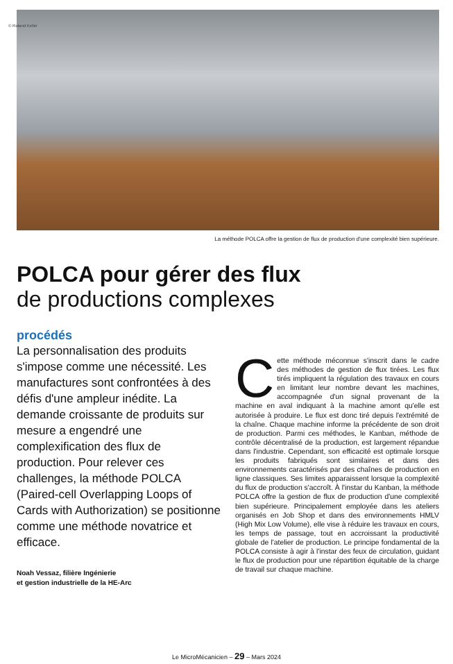© Roland Keller
La méthode POLCA offre la gestion de flux de production d'une complexité bien supérieure.
POLCA pour gérer des flux
de productions complexes
procédés
La personnalisation des produits s'impose comme une nécessité. Les manufactures sont confrontées à des défis d'une ampleur inédite. La demande croissante de produits sur mesure a engendré une complexification des flux de production. Pour relever ces challenges, la méthode POLCA (Paired-cell Overlapping Loops of Cards with Authorization) se positionne comme une méthode novatrice et efficace.
Noah Vessaz, filière Ingénierie
et gestion industrielle de la HE-Arc
Cette méthode méconnue s'inscrit dans le cadre des méthodes de gestion de flux tirées. Les flux tirés impliquent la régulation des travaux en cours en limitant leur nombre devant les machines, accompagnée d'un signal provenant de la machine en aval indiquant à la machine amont qu'elle est autorisée à produire. Le flux est donc tiré depuis l'extrémité de la chaîne. Chaque machine informe la précédente de son droit de production. Parmi ces méthodes, le Kanban, méthode de contrôle décentralisé de la production, est largement répandue dans l'industrie. Cependant, son efficacité est optimale lorsque les produits fabriqués sont similaires et dans des environnements caractérisés par des chaînes de production en ligne classiques. Ses limites apparaissent lorsque la complexité du flux de production s'accroît. À l'instar du Kanban, la méthode POLCA offre la gestion de flux de production d'une complexité bien supérieure. Principalement employée dans les ateliers organisés en Job Shop et dans des environnements HMLV (High Mix Low Volume), elle vise à réduire les travaux en cours, les temps de passage, tout en accroissant la productivité globale de l'atelier de production. Le principe fondamental de la POLCA consiste à agir à l'instar des feux de circulation, guidant le flux de production pour une répartition équitable de la charge de travail sur chaque machine.
Le MicroMécanicien – 29 – Mars 2024